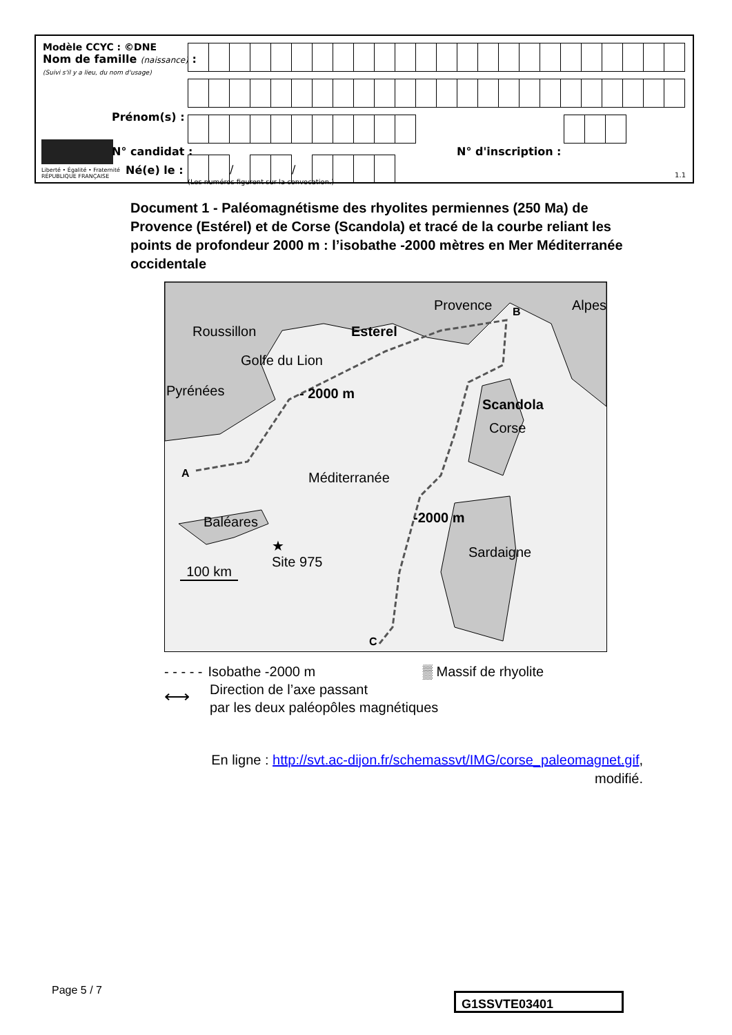Modèle CCYC : ©DNE
Nom de famille (naissance) :
(Suivi s'il y a lieu, du nom d'usage)
Liberté • Égalité • Fraternité
RÉPUBLIQUE FRANÇAISE
Prénom(s) :
N° candidat :
Né(e) le :
N° d'inscription :
(Les numéros figurent sur la convocation.)
1.1
| | | / | | | / | | | | |
Document 1 - Paléomagnétisme des rhyolites permiennes (250 Ma) de Provence (Estérel) et de Corse (Scandola) et tracé de la courbe reliant les points de profondeur 2000 m : l’isobathe -2000 mètres en Mer Méditerranée occidentale
Provence
Roussillon
Alpes
B
Esterel
Golfe du Lion
Pyrénées - 2000 m
Scandola
Corse
A Méditerranée
-2000 m
Baléares
Sardaigne
★
Site 975
100 km
C
- - - - - Isobathe -2000 m ▒ Massif de rhyolite
⟷ Direction de l’axe passant
par les deux paléopôles magnétiques
En ligne : http://svt.ac-dijon.fr/schemassvt/IMG/corse_paleomagnet.gif,
modifié.
Page 5 / 7
G1SSVTE03401